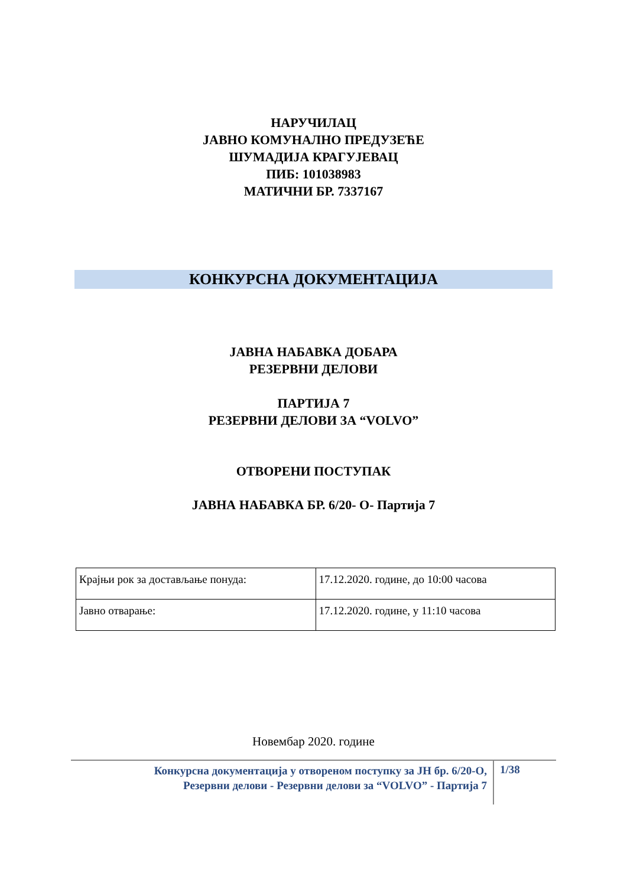НАРУЧИЛАЦ
ЈАВНО КОМУНАЛНО ПРЕДУЗЕЋЕ
ШУМАДИЈА КРАГУЈЕВАЦ
ПИБ: 101038983
МАТИЧНИ БР. 7337167
КОНКУРСНА ДОКУМЕНТАЦИЈА
ЈАВНА НАБАВКА ДОБАРА
РЕЗЕРВНИ ДЕЛОВИ
ПАРТИЈА 7
РЕЗЕРВНИ ДЕЛОВИ ЗА “VOLVO”
ОТВОРЕНИ ПОСТУПАК
ЈАВНА НАБАВКА БР. 6/20- О- Партија 7
| Крајњи рок за достављање понуда: | 17.12.2020. године, до 10:00 часова |
| Јавно отварање: | 17.12.2020. године, у 11:10 часова |
Новембар 2020. године
Конкурсна документација у отвореном поступку за ЈН бр. 6/20-О,
Резервни делови - Резервни делови за “VOLVO” - Партија 7
1/38